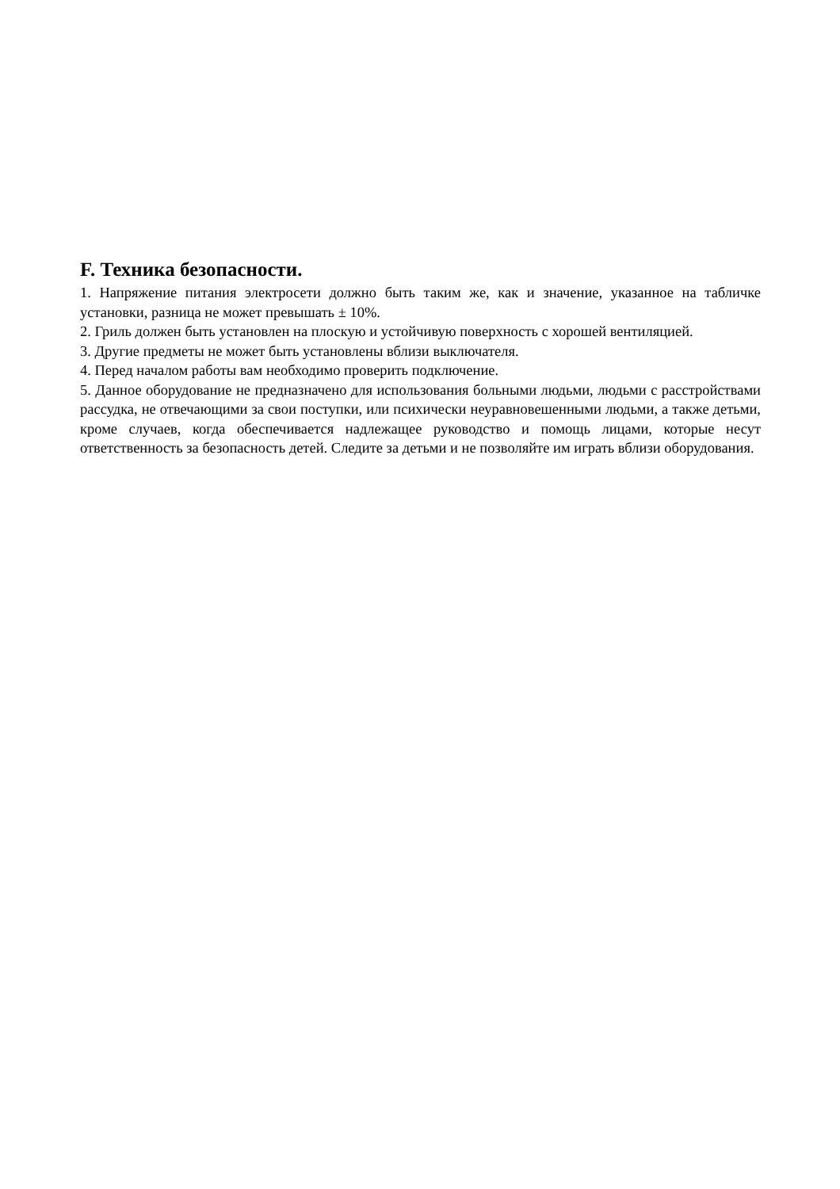F. Техника безопасности.
1. Напряжение питания электросети должно быть таким же, как и значение, указанное на табличке установки, разница не может превышать ± 10%.
2. Гриль должен быть установлен на плоскую и устойчивую поверхность с хорошей вентиляцией.
3. Другие предметы не может быть установлены вблизи выключателя.
4. Перед началом работы вам необходимо проверить подключение.
5. Данное оборудование не предназначено для использования больными людьми, людьми с расстройствами рассудка, не отвечающими за свои поступки, или психически неуравновешенными людьми, а также детьми, кроме случаев, когда обеспечивается надлежащее руководство и помощь лицами, которые несут ответственность за безопасность детей. Следите за детьми и не позволяйте им играть вблизи оборудования.